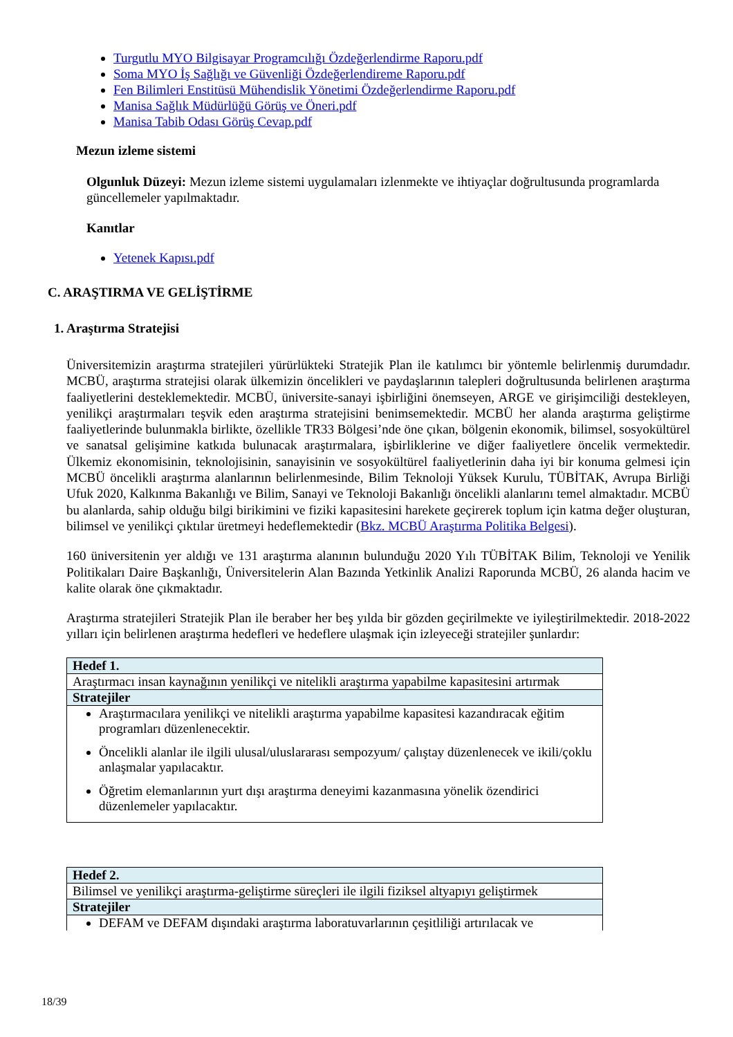Turgutlu MYO Bilgisayar Programcılığı Özdeğerlendirme Raporu.pdf
Soma MYO İş Sağlığı ve Güvenliği Özdeğerlendireme Raporu.pdf
Fen Bilimleri Enstitüsü Mühendislik Yönetimi Özdeğerlendirme Raporu.pdf
Manisa Sağlık Müdürlüğü Görüş ve Öneri.pdf
Manisa Tabib Odası Görüş Cevap.pdf
Mezun izleme sistemi
Olgunluk Düzeyi: Mezun izleme sistemi uygulamaları izlenmekte ve ihtiyaçlar doğrultusunda programlarda güncellemeler yapılmaktadır.
Kanıtlar
Yetenek Kapısı.pdf
C. ARAŞTIRMA VE GELİŞTİRME
1. Araştırma Stratejisi
Üniversitemizin araştırma stratejileri yürürlükteki Stratejik Plan ile katılımcı bir yöntemle belirlenmiş durumdadır. MCBÜ, araştırma stratejisi olarak ülkemizin öncelikleri ve paydaşlarının talepleri doğrultusunda belirlenen araştırma faaliyetlerini desteklemektedir. MCBÜ, üniversite-sanayi işbirliğini önemseyen, ARGE ve girişimciliği destekleyen, yenilikçi araştırmaları teşvik eden araştırma stratejisini benimsemektedir. MCBÜ her alanda araştırma geliştirme faaliyetlerinde bulunmakla birlikte, özellikle TR33 Bölgesi’nde öne çıkan, bölgenin ekonomik, bilimsel, sosyokültürel ve sanatsal gelişimine katkıda bulunacak araştırmalara, işbirliklerine ve diğer faaliyetlere öncelik vermektedir. Ülkemiz ekonomisinin, teknolojisinin, sanayisinin ve sosyokültürel faaliyetlerinin daha iyi bir konuma gelmesi için MCBÜ öncelikli araştırma alanlarının belirlenmesinde, Bilim Teknoloji Yüksek Kurulu, TÜBİTAK, Avrupa Birliği Ufuk 2020, Kalkınma Bakanlığı ve Bilim, Sanayi ve Teknoloji Bakanlığı öncelikli alanlarını temel almaktadır. MCBÜ bu alanlarda, sahip olduğu bilgi birikimini ve fiziki kapasitesini harekete geçirerek toplum için katma değer oluşturan, bilimsel ve yenilikçi çıktılar üretmeyi hedeflemektedir (Bkz. MCBÜ Araştırma Politika Belgesi).
160 üniversitenin yer aldığı ve 131 araştırma alanının bulunduğu 2020 Yılı TÜBİTAK Bilim, Teknoloji ve Yenilik Politikaları Daire Başkanlığı, Üniversitelerin Alan Bazında Yetkinlik Analizi Raporunda MCBÜ, 26 alanda hacim ve kalite olarak öne çıkmaktadır.
Araştırma stratejileri Stratejik Plan ile beraber her beş yılda bir gözden geçirilmekte ve iyileştirilmektedir. 2018-2022 yılları için belirlenen araştırma hedefleri ve hedeflere ulaşmak için izleyeceği stratejiler şunlardır:
| Hedef 1. |
| Araştırmacı insan kaynağının yenilikçi ve nitelikli araştırma yapabilme kapasitesini artırmak |
| Stratejiler |
| Araştırmacılara yenilikçi ve nitelikli araştırma yapabilme kapasitesi kazandıracak eğitim programları düzenlenecektir. Öncelikli alanlar ile ilgili ulusal/uluslararası sempozyum/ çalıştay düzenlenecek ve ikili/çoklu anlaşmalar yapılacaktır. Öğretim elemanlarının yurt dışı araştırma deneyimi kazanmasına yönelik özendirici düzenlemeler yapılacaktır. |
| Hedef 2. |
| Bilimsel ve yenilikçi araştırma-geliştirme süreçleri ile ilgili fiziksel altyapıyı geliştirmek |
| Stratejiler |
| DEFAM ve DEFAM dışındaki araştırma laboratuvarlarının çeşitliliği artırılacak ve |
18/39